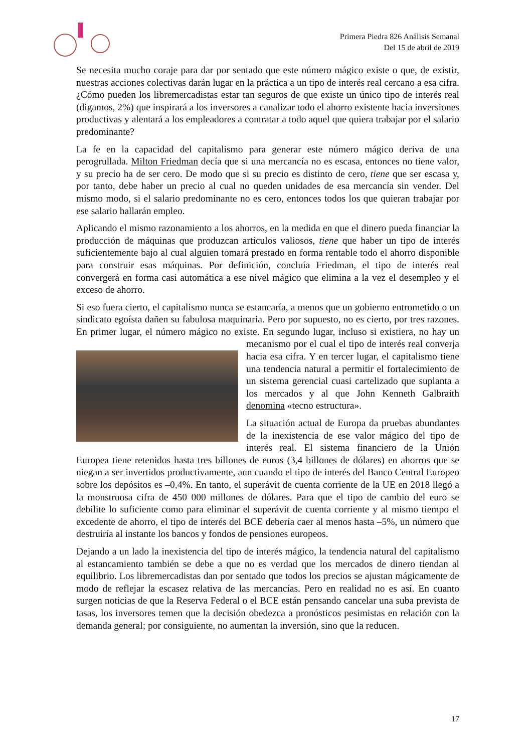Primera Piedra 826 Análisis Semanal
Del 15 de abril de 2019
Se necesita mucho coraje para dar por sentado que este número mágico existe o que, de existir, nuestras acciones colectivas darán lugar en la práctica a un tipo de interés real cercano a esa cifra. ¿Cómo pueden los libremercadistas estar tan seguros de que existe un único tipo de interés real (digamos, 2%) que inspirará a los inversores a canalizar todo el ahorro existente hacia inversiones productivas y alentará a los empleadores a contratar a todo aquel que quiera trabajar por el salario predominante?
La fe en la capacidad del capitalismo para generar este número mágico deriva de una perogrullada. Milton Friedman decía que si una mercancía no es escasa, entonces no tiene valor, y su precio ha de ser cero. De modo que si su precio es distinto de cero, tiene que ser escasa y, por tanto, debe haber un precio al cual no queden unidades de esa mercancía sin vender. Del mismo modo, si el salario predominante no es cero, entonces todos los que quieran trabajar por ese salario hallarán empleo.
Aplicando el mismo razonamiento a los ahorros, en la medida en que el dinero pueda financiar la producción de máquinas que produzcan artículos valiosos, tiene que haber un tipo de interés suficientemente bajo al cual alguien tomará prestado en forma rentable todo el ahorro disponible para construir esas máquinas. Por definición, concluía Friedman, el tipo de interés real convergerá en forma casi automática a ese nivel mágico que elimina a la vez el desempleo y el exceso de ahorro.
Si eso fuera cierto, el capitalismo nunca se estancaría, a menos que un gobierno entrometido o un sindicato egoísta dañen su fabulosa maquinaria. Pero por supuesto, no es cierto, por tres razones. En primer lugar, el número mágico no existe. En segundo lugar, incluso si existiera, no hay un mecanismo por el cual el tipo de interés real converja hacia esa cifra. Y en tercer lugar, el capitalismo tiene una tendencia natural a permitir el fortalecimiento de un sistema gerencial cuasi cartelizado que suplanta a los mercados y al que John Kenneth Galbraith denomina «tecno estructura».
La situación actual de Europa da pruebas abundantes de la inexistencia de ese valor mágico del tipo de interés real. El sistema financiero de la Unión Europea tiene retenidos hasta tres billones de euros (3,4 billones de dólares) en ahorros que se niegan a ser invertidos productivamente, aun cuando el tipo de interés del Banco Central Europeo sobre los depósitos es –0,4%. En tanto, el superávit de cuenta corriente de la UE en 2018 llegó a la monstruosa cifra de 450 000 millones de dólares. Para que el tipo de cambio del euro se debilite lo suficiente como para eliminar el superávit de cuenta corriente y al mismo tiempo el excedente de ahorro, el tipo de interés del BCE debería caer al menos hasta –5%, un número que destruiría al instante los bancos y fondos de pensiones europeos.
Dejando a un lado la inexistencia del tipo de interés mágico, la tendencia natural del capitalismo al estancamiento también se debe a que no es verdad que los mercados de dinero tiendan al equilibrio. Los libremercadistas dan por sentado que todos los precios se ajustan mágicamente de modo de reflejar la escasez relativa de las mercancías. Pero en realidad no es así. En cuanto surgen noticias de que la Reserva Federal o el BCE están pensando cancelar una suba prevista de tasas, los inversores temen que la decisión obedezca a pronósticos pesimistas en relación con la demanda general; por consiguiente, no aumentan la inversión, sino que la reducen.
17